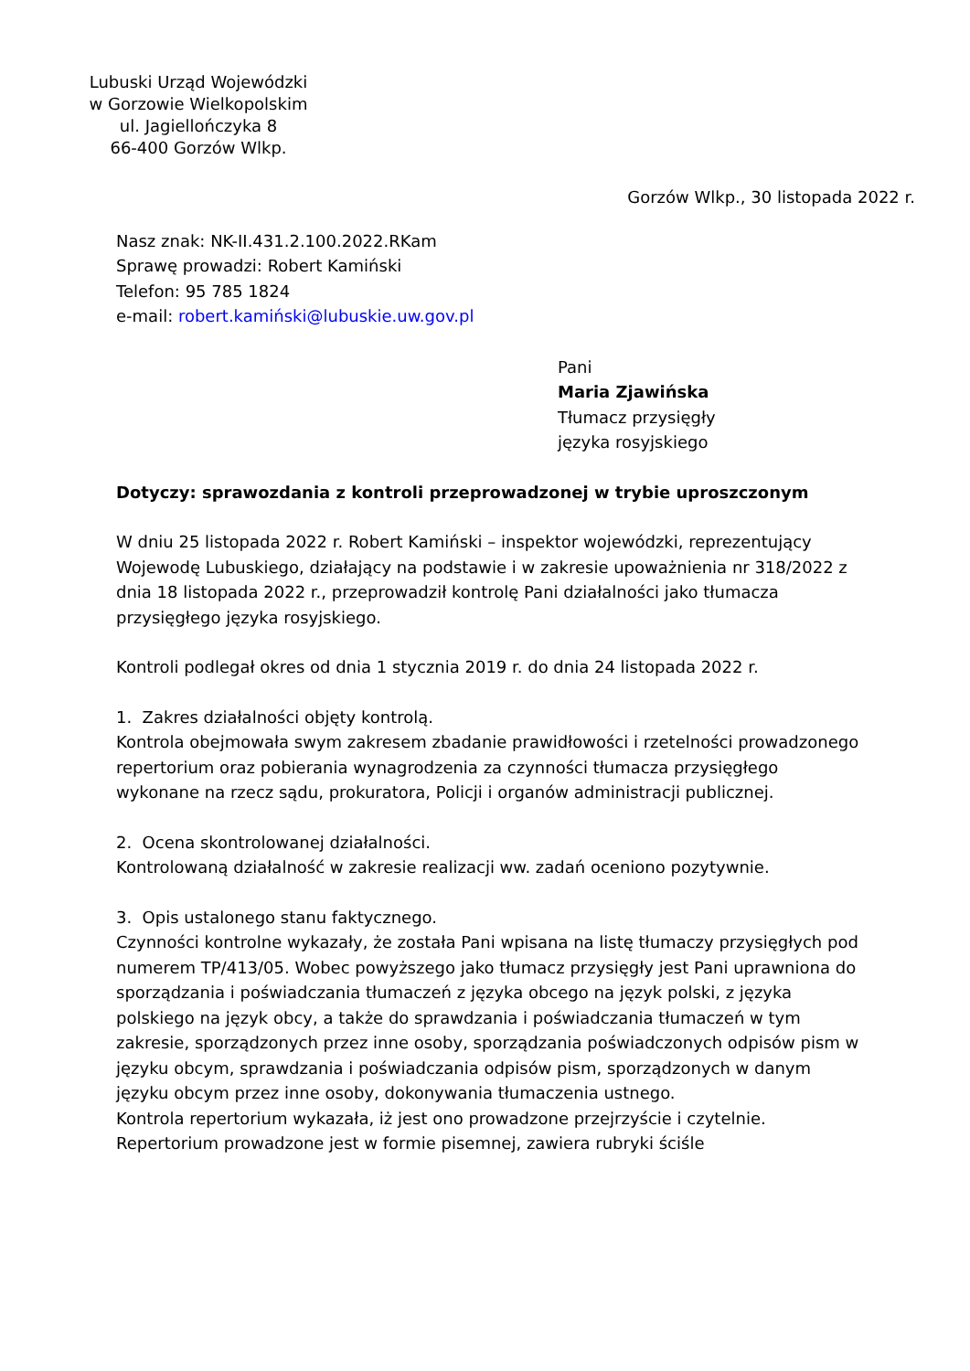Lubuski Urząd Wojewódzki
w Gorzowie Wielkopolskim
ul. Jagiellończyka 8
66-400 Gorzów Wlkp.
Gorzów Wlkp., 30 listopada 2022 r.
Nasz znak: NK-II.431.2.100.2022.RKam
Sprawę prowadzi: Robert Kamiński
Telefon: 95 785 1824
e-mail: robert.kamiński@lubuskie.uw.gov.pl
Pani
Maria Zjawińska
Tłumacz przysięgły
języka rosyjskiego
Dotyczy: sprawozdania z kontroli przeprowadzonej w trybie uproszczonym
W dniu 25 listopada 2022 r. Robert Kamiński – inspektor wojewódzki, reprezentujący Wojewodę Lubuskiego, działający na podstawie i w zakresie upoważnienia nr 318/2022 z dnia 18 listopada 2022 r., przeprowadził kontrolę Pani działalności jako tłumacza przysięgłego języka rosyjskiego.
Kontroli podlegał okres od dnia 1 stycznia 2019 r. do dnia 24 listopada 2022 r.
1. Zakres działalności objęty kontrolą.
Kontrola obejmowała swym zakresem zbadanie prawidłowości i rzetelności prowadzonego repertorium oraz pobierania wynagrodzenia za czynności tłumacza przysięgłego wykonane na rzecz sądu, prokuratora, Policji i organów administracji publicznej.
2. Ocena skontrolowanej działalności.
Kontrolowaną działalność w zakresie realizacji ww. zadań oceniono pozytywnie.
3. Opis ustalonego stanu faktycznego.
Czynności kontrolne wykazały, że została Pani wpisana na listę tłumaczy przysięgłych pod numerem TP/413/05. Wobec powyższego jako tłumacz przysięgły jest Pani uprawniona do sporządzania i poświadczania tłumaczeń z języka obcego na język polski, z języka polskiego na język obcy, a także do sprawdzania i poświadczania tłumaczeń w tym zakresie, sporządzonych przez inne osoby, sporządzania poświadczonych odpisów pism w języku obcym, sprawdzania i poświadczania odpisów pism, sporządzonych w danym języku obcym przez inne osoby, dokonywania tłumaczenia ustnego.
Kontrola repertorium wykazała, iż jest ono prowadzone przejrzyście i czytelnie.
Repertorium prowadzone jest w formie pisemnej, zawiera rubryki ściśle